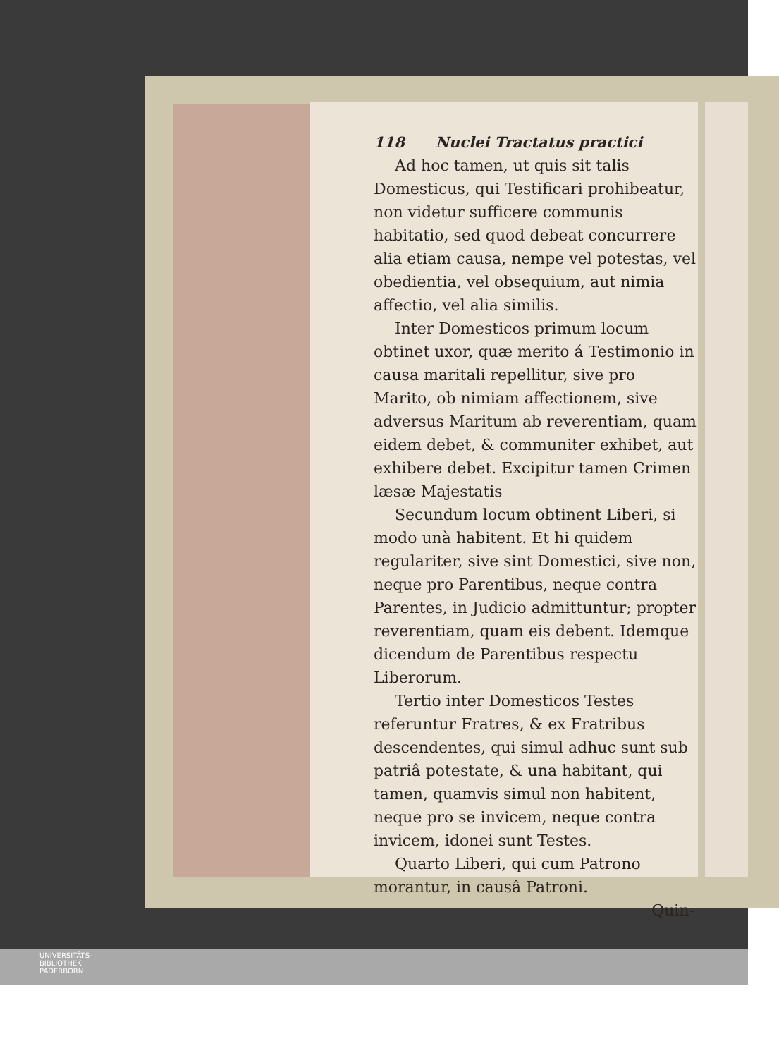118 Nuclei Tractatus practici
Ad hoc tamen, ut quis sit talis Domesticus, qui Testificari prohibeatur, non videtur sufficere communis habitatio, sed quod debeat concurrere alia etiam causa, nempe vel potestas, vel obedientia, vel obsequium, aut nimia affectio, vel alia similis.
Inter Domesticos primum locum obtinet uxor, quæ merito á Testimonio in causa maritali repellitur, sive pro Marito, ob nimiam affectionem, sive adversus Maritum ab reverentiam, quam eidem debet, & communiter exhibet, aut exhibere debet. Excipitur tamen Crimen læsæ Majestatis
Secundum locum obtinent Liberi, si modo unà habitent. Et hi quidem regulariter, sive sint Domestici, sive non, neque pro Parentibus, neque contra Parentes, in Judicio admittuntur; propter reverentiam, quam eis debent. Idemque dicendum de Parentibus respectu Liberorum.
Tertio inter Domesticos Testes referuntur Fratres, & ex Fratribus descendentes, qui simul adhuc sunt sub patriâ potestate, & una habitant, qui tamen, quamvis simul non habitent, neque pro se invicem, neque contra invicem, idonei sunt Testes.
Quarto Liberi, qui cum Patrono morantur, in causâ Patroni.
Quin-
UNIVERSITÄTS-
BIBLIOTHEK
PADERBORN